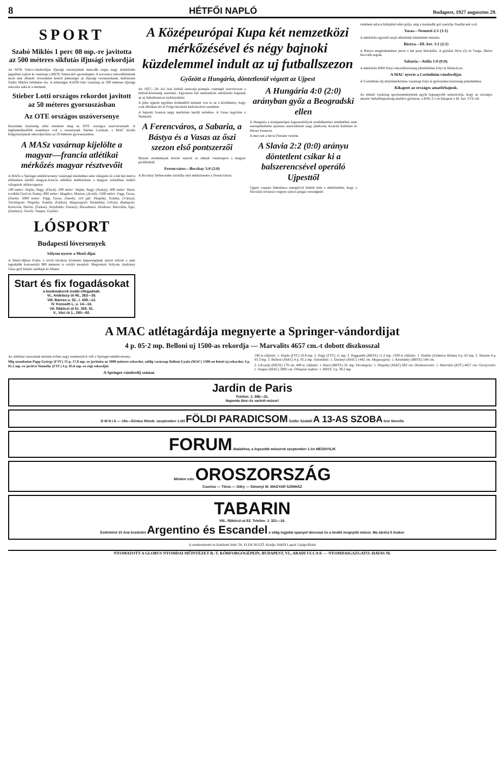8 HÉTFŐI NAPLÓ Budapest, 1927 augusztus 29.
SPORT
Szabó Miklós 1 perc 08 mp.-re javitotta az 500 méteres sikfutás ifjusági rekordját
Az MTK Szücs-vándordijas ifjusági versenyének második napja nagy érdeklődés jegyében zajlott le vasárnap a BBTE Széna-téri sporttelepén. A sorozatos rekorddöntések most már állandó örvendetes kisérő jelenségei az ifjusági versenyeknek, különösen Szabó Miklós feltünése óta. A tehetséges KAOE-futó vasárnap az 500 méteres ifjusági rekordot adta át a multnak.
Stieber Lotti országos rekordot javitott az 50 méteres gyorsuszásban
Az OTE országos uszóversenye
Kisszámu közönség előtt rendezte meg az OTE országos uszóversenyét. A legkiemelkedőbb eseménye volt a versenynek Stieber Lottinak, a MAC kiváló hölgyuszójának rekordjavitása az 50 méteres gyorsuszásban.
A MASz vasárnap kijelölte a magyar—francia atlétikai mérkőzés magyar résztvevőit
A MASz a Springer-emlékverseny vasárnapi küzdelmei után válogatta ki a két hét mulva eldöntésre kerülő magyar-francia atlétikai mérkőzésen a magyar szinekben induló válogatott atlétacsapatot.
100 méter: Hajdu, Nagy, (Fluck). 200 méter: Hajdu, Nagy, (Szalay). 400 méter: Barsi, továbbá Gerő és Szalay. 800 méter: Magdics, Marton, (Aczél). 1500 méter: Papp, Gross, (Szerb). 5000 méter: Papp, Gross, (Szerb). 110 gát: Püspöky, Somfai, (Várnai). Távolugrás: Püspöky, Somfai, (Farkas). Magasugrás: Késmárky, Udvary. Rudugrás: Karlovits, Hévizi, (Farkas). Sulydobás: Darányi, Bácsalmási. Diszkosz: Marvalits, Egri, (Darányi). Gerely: Szepes, Gyurkó.
LÓSPORT
Budapesti lóversenyek
Sólyom nyerte a Mező-dijat.
A Mező-dijban Poéta, a rövid távokon kivételes képességünek tartott telivér a neki leginkább konveniáló 900 méteren is csődöt mondott. Megvertek Sólyom, Andrássy Géza gróf kitünő szürkéje és Miette.
Start és fix fogadásokat
a bookmakerek irodái elfogadnak:
VI., Andrássy út 45., 263—35.
VIII. Baross u. 52., I. 439—12.
IV. Kossuth L. u. 14—16.
VII. Rákóczi út 51. 355. 01.
V., Váci út 1., 280—92.
A Középeurópai Kupa két nemzetközi mérkőzésével és négy bajnoki küzdelemmel indult az uj futballszezon
Győzött a Hungária, döntetlenül végzett az Ujpest
Az 1927—28. évi őszi futball szezonja pompás csemegét szervirozott a futball-közönség asztalára. Egyszerre két nemzetközi mérkőzést kaptunk az uj futballszezon nyitányaként.
A jeles ujpesti együttes érdeméből mitsem von le az a körülmény, hogy csak félsikert ért el Prága becézett kedvencével szemben.
A bajnoki fronton négy mérkőzés került terítékre. A Vasas legyőzte a Nemzetit.
A Ferencváros, a Sabaria, a Bástya és a Vasas az őszi szezon első pontszerzői
Biztató eredmények között startolt az elmult vasárnapon a magyar profifutball.
Ferencváros—Bocskay 3:0 (2:0)
A Bocskay Debrecenbe invitálta első mérkőzésére a Ferencvárost.
A Hungária 4:0 (2:0) arányban győz a Beogradski ellen
A Hungária a középeurópai kupaszabályok rendelkezései értelmében nem szerepeltethette ujonnan szerződtetett nagy játékosát, Konrád Kálmánt és Hirzer Ferencet.
A meccset a bécsi Pressler vezette.
A Slavia 2:2 (0:0) arányu döntetlent csikar ki a balszerencsével operáló Ujpesttől
Ujpest csapata bámulatos energiával feküdt bele a mérkőzésbe, hogy a Slaviától revánsot vegyen sulyos prágai vereségéért.
védelem sulyos hibájából elért gólja, mig a harmadik gól szerzője Szedlacsek volt.
Vasas—Nemzeti 2:1 (1:1)
A mérkőzés egyenlő erejü ellenfelek küzdelmét mutatta.
Bástya—III. ker. 3:1 (2:1)
A Bástya megérdemelten jutott a két pont birtokába. A gólokat Höss (2) és Varga, illetve Horváth rugták.
Sabaria—Attila 1:0 (0:0).
A mérkőzés 6000 főnyi rekordközönség jelenlétében folyt le Miskolcon.
A MAC nyerte a Corinthián-vándordijat.
A Corinthián-dij döntőmérkőzése vasárnap folyt le gyérszámu közönség jelenlétében.
Kikapott az országos amatőrbajnok.
Az elmult vasárnap sporteseményének egyik legnagyobb szenzációja, hogy az országos amatőr futballbajnokság multévi győztese, a BSE 2:1-re kikapott a III. ker. TVE-től.
A MAC atlétagárdája megnyerte a Springer-vándordijat
4 p. 05·2 mp. Belloni uj 1500-as rekordja — Marvalits 4657 cm.-t dobott diszkosszal
Az atlétikai szezonnak minden évben nagy eseményévé vált a Springer-emlékverseny.
Mig szombaton Papp György (FTC) 15 p. 17.8 mp.-re javitotta az 5000 méteres rekordot, addig vasárnap Belloni Gyula (MAC) 1500-on futott uj rekordot, 4 p. 05.2 mp.-re javitva Némethy (FTC) 4 p. 05.6 mp.-es régi rekordját.
A Springer-vándordij számai.
100 m sikfutás: 1. Hajdu (FTC) 10.8 mp. 2. Nagy (FTC) 11 mp. 3. Raggambi (BBTE) 11.2 mp. 1500 m sikfutás: 1. Sindler (Zidenice Brünn) 4 p. 02 mp. 2. Strniste 4 p. 03.3 mp. 3. Belloni (MAC) 4 p. 05.2 mp. Sulydobás: 1. Darányi (MAC) 1442 cm. Magasugrás: 1. Késmárky (BBTE) 184 cm.
2. Udvardy (BBTE) 178 cm. 400 m. sikfutás: 1. Barsi (BBTE) 50. mp. Távolugrás: 1. Püspöky (MAC) 693 cm. Diszkoszvetés: 1. Marvalits (BTC) 4657 cm. Gerelyvetés: 1. Szepes (MAC) 5993 cm. Olimpiai stafeta: 1. BBTE 3 p. 39.2 mp.
Jardin de Paris
Telefon: J. 386—31.
Naponta tánc-és varieté-müsor!
O M N I A — Ufa—Génius filmek: szeptember 1-től FÖLDI PARADICSOM Szőke Szakáll A 13-AS SZOBA Ivor Novello
FORUM átalakitva, a legszebb müsorral szeptember 1-én MEGNYILIK
Minden este OROSZORSZÁG
Csortos — Törzs — Odry — Simonyi M. MAGYAR SZINHÁZ
TABARIN
VIII., Rákóczi-ut 63. Telefon: J. 321—16.
Esténként 10 órai kezdettel Argentino és Escandel a világ legjobb spanyol táncosai és a kiváló megnyitó műsor. Ma záróra 5 órakor
A szerkesztésért és kiadásért felel: Dr. ELEK HUGÓ. Kiadja: Hétfői Lapok Ujságvállalat
NYOMATOTT A GLOBUS NYOMDAI MŰINTÉZET R.-T. KÖRFORGÓGÉPEIN, BUDAPEST, VI., ARADI UCCA 8. — NYOMDAIGAZGATÓ: HAVAS M.